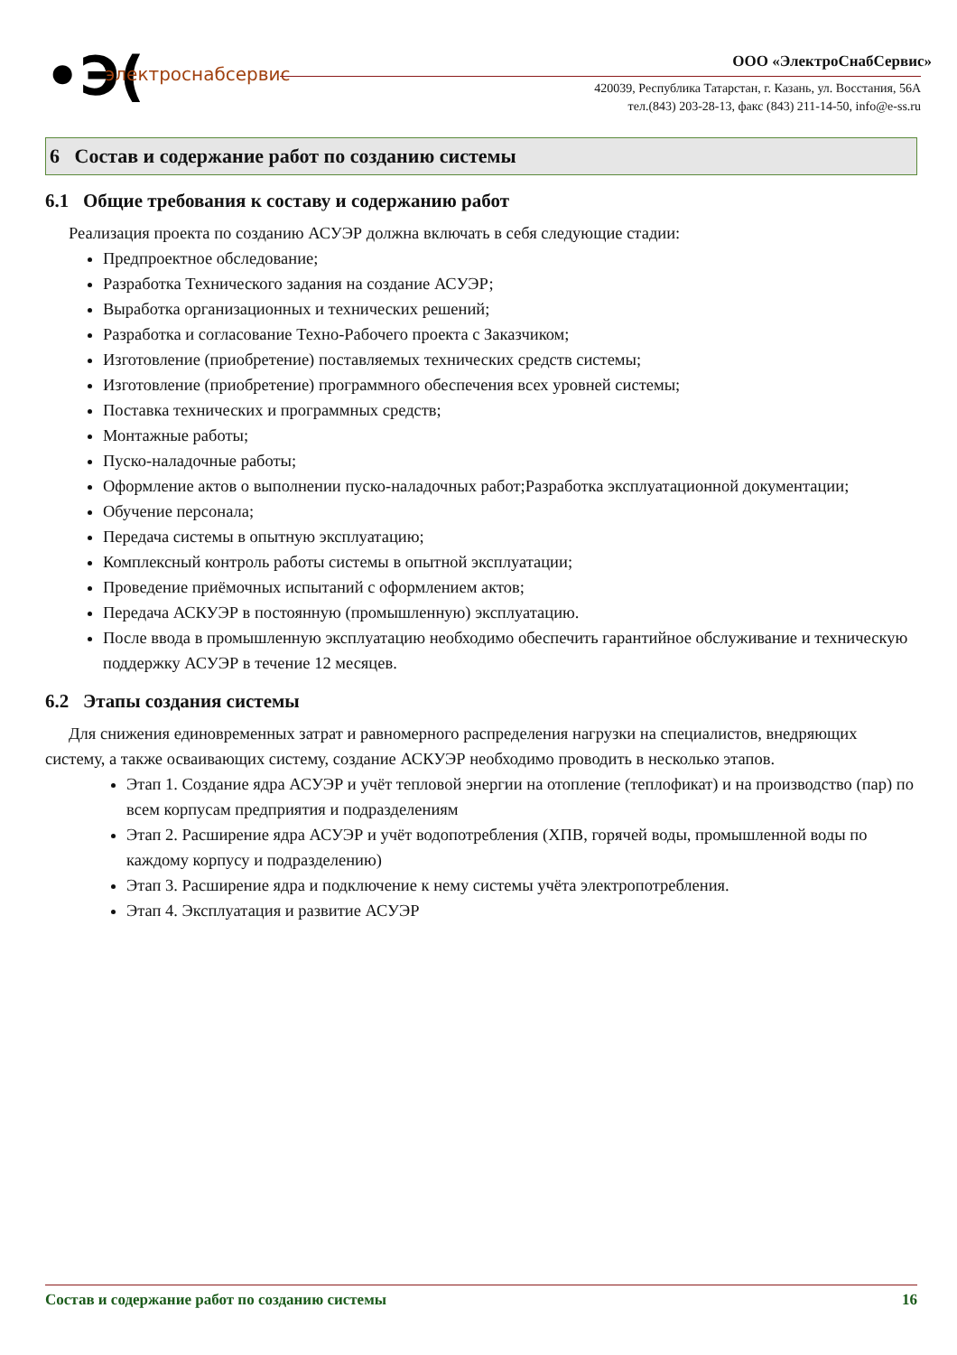•Э( электроснабсервис ООО «ЭлектроСнабСервис»
420039, Республика Татарстан, г. Казань, ул. Восстания, 56А
тел.(843) 203-28-13, факс (843) 211-14-50, info@e-ss.ru
6 Состав и содержание работ по созданию системы
6.1 Общие требования к составу и содержанию работ
Реализация проекта по созданию АСУЭР должна включать в себя следующие стадии:
Предпроектное обследование;
Разработка Технического задания на создание АСУЭР;
Выработка организационных и технических решений;
Разработка и согласование Техно-Рабочего проекта с Заказчиком;
Изготовление (приобретение) поставляемых технических средств системы;
Изготовление (приобретение) программного обеспечения всех уровней системы;
Поставка технических и программных средств;
Монтажные работы;
Пуско-наладочные работы;
Оформление актов о выполнении пуско-наладочных работ;Разработка эксплуатационной документации;
Обучение персонала;
Передача системы в опытную эксплуатацию;
Комплексный контроль работы системы в опытной эксплуатации;
Проведение приёмочных испытаний с оформлением актов;
Передача АСКУЭР в постоянную (промышленную) эксплуатацию.
После ввода в промышленную эксплуатацию необходимо обеспечить гарантийное обслуживание и техническую поддержку АСУЭР в течение 12 месяцев.
6.2 Этапы создания системы
Для снижения единовременных затрат и равномерного распределения нагрузки на специалистов, внедряющих систему, а также осваивающих систему, создание АСКУЭР необходимо проводить в несколько этапов.
Этап 1. Создание ядра АСУЭР и учёт тепловой энергии на отопление (теплофикат) и на производство (пар) по всем корпусам предприятия и подразделениям
Этап 2. Расширение ядра АСУЭР и учёт водопотребления (ХПВ, горячей воды, промышленной воды по каждому корпусу и подразделению)
Этап 3. Расширение ядра и подключение к нему системы учёта электропотребления.
Этап 4. Эксплуатация и развитие АСУЭР
Состав и содержание работ по созданию системы 16